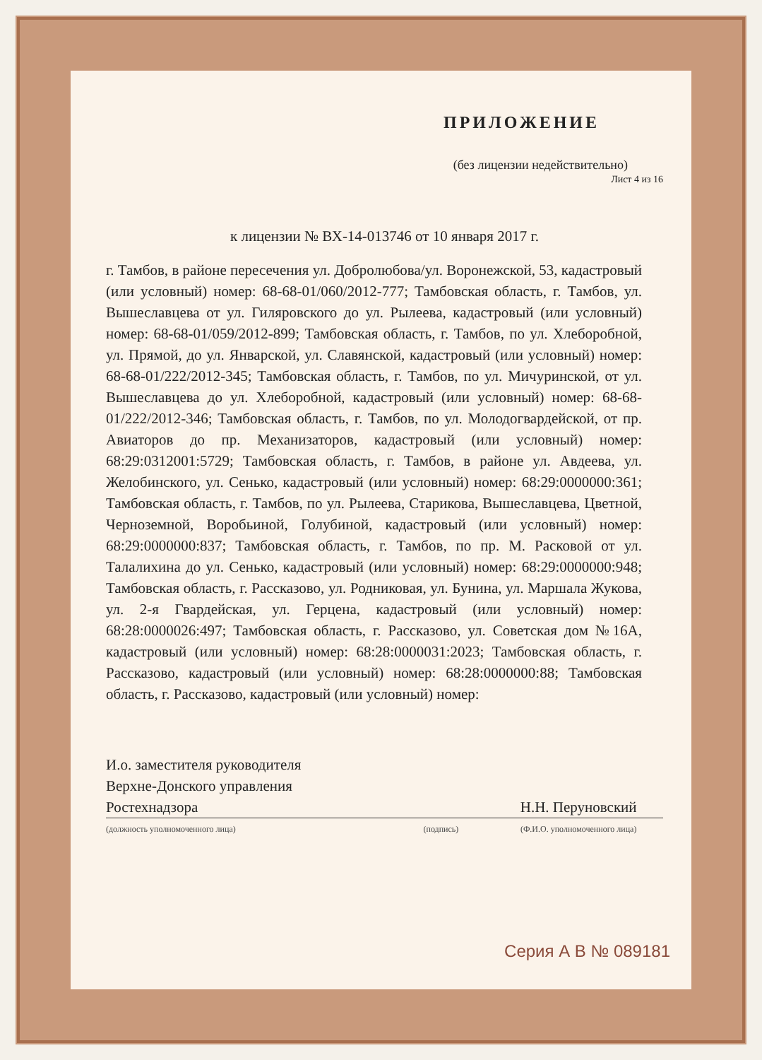ПРИЛОЖЕНИЕ
(без лицензии недействительно)
Лист 4 из 16
к лицензии № ВХ-14-013746 от 10 января 2017 г.
г. Тамбов, в районе пересечения ул. Добролюбова/ул. Воронежской, 53, кадастровый (или условный) номер: 68-68-01/060/2012-777; Тамбовская область, г. Тамбов, ул. Вышеславцева от ул. Гиляровского до ул. Рылеева, кадастровый (или условный) номер: 68-68-01/059/2012-899; Тамбовская область, г. Тамбов, по ул. Хлеборобной, ул. Прямой, до ул. Январской, ул. Славянской, кадастровый (или условный) номер: 68-68-01/222/2012-345; Тамбовская область, г. Тамбов, по ул. Мичуринской, от ул. Вышеславцева до ул. Хлеборобной, кадастровый (или условный) номер: 68-68-01/222/2012-346; Тамбовская область, г. Тамбов, по ул. Молодогвардейской, от пр. Авиаторов до пр. Механизаторов, кадастровый (или условный) номер: 68:29:0312001:5729; Тамбовская область, г. Тамбов, в районе ул. Авдеева, ул. Желобинского, ул. Сенько, кадастровый (или условный) номер: 68:29:0000000:361; Тамбовская область, г. Тамбов, по ул. Рылеева, Старикова, Вышеславцева, Цветной, Черноземной, Воробьиной, Голубиной, кадастровый (или условный) номер: 68:29:0000000:837; Тамбовская область, г. Тамбов, по пр. М. Расковой от ул. Талалихина до ул. Сенько, кадастровый (или условный) номер: 68:29:0000000:948; Тамбовская область, г. Рассказово, ул. Родниковая, ул. Бунина, ул. Маршала Жукова, ул. 2-я Гвардейская, ул. Герцена, кадастровый (или условный) номер: 68:28:0000026:497; Тамбовская область, г. Рассказово, ул. Советская дом №16А, кадастровый (или условный) номер: 68:28:0000031:2023; Тамбовская область, г. Рассказово, кадастровый (или условный) номер: 68:28:0000000:88; Тамбовская область, г. Рассказово, кадастровый (или условный) номер:
И.о. заместителя руководителя
Верхне-Донского управления
Ростехнадзора
(должность уполномоченного лица)
(подпись)
Н.Н. Перуновский
(Ф.И.О. уполномоченного лица)
Серия А В № 089181